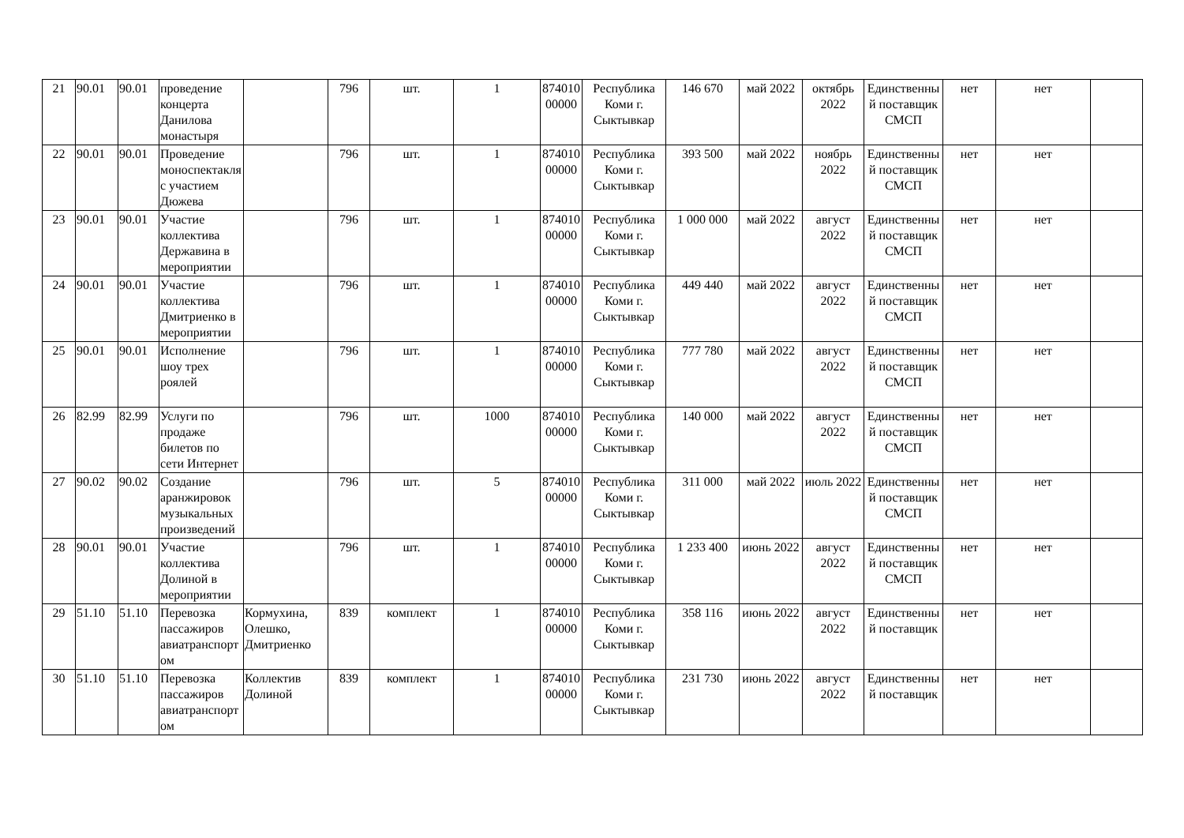| 21 | 90.01 | 90.01 | проведение концерта Данилова монастыря | | 796 | шт. | 1 | 87401000000 | Республика Коми г. Сыктывкар | 146 670 | май 2022 | октябрь 2022 | Единственный поставщик СМСП | нет | нет | |
| 22 | 90.01 | 90.01 | Проведение моноспектакля с участием Дюжева | | 796 | шт. | 1 | 87401000000 | Республика Коми г. Сыктывкар | 393 500 | май 2022 | ноябрь 2022 | Единственный поставщик СМСП | нет | нет | |
| 23 | 90.01 | 90.01 | Участие коллектива Державина в мероприятии | | 796 | шт. | 1 | 87401000000 | Республика Коми г. Сыктывкар | 1 000 000 | май 2022 | август 2022 | Единственный поставщик СМСП | нет | нет | |
| 24 | 90.01 | 90.01 | Участие коллектива Дмитриенко в мероприятии | | 796 | шт. | 1 | 87401000000 | Республика Коми г. Сыктывкар | 449 440 | май 2022 | август 2022 | Единственный поставщик СМСП | нет | нет | |
| 25 | 90.01 | 90.01 | Исполнение шоу трех роялей | | 796 | шт. | 1 | 87401000000 | Республика Коми г. Сыктывкар | 777 780 | май 2022 | август 2022 | Единственный поставщик СМСП | нет | нет | |
| 26 | 82.99 | 82.99 | Услуги по продаже билетов по сети Интернет | | 796 | шт. | 1000 | 87401000000 | Республика Коми г. Сыктывкар | 140 000 | май 2022 | август 2022 | Единственный поставщик СМСП | нет | нет | |
| 27 | 90.02 | 90.02 | Создание аранжировок музыкальных произведений | | 796 | шт. | 5 | 87401000000 | Республика Коми г. Сыктывкар | 311 000 | май 2022 | июль 2022 | Единственный поставщик СМСП | нет | нет | |
| 28 | 90.01 | 90.01 | Участие коллектива Долиной в мероприятии | | 796 | шт. | 1 | 87401000000 | Республика Коми г. Сыктывкар | 1 233 400 | июнь 2022 | август 2022 | Единственный поставщик СМСП | нет | нет | |
| 29 | 51.10 | 51.10 | Перевозка пассажиров авиатранспортом | Кормухина, Олешко, Дмитриенко | 839 | комплект | 1 | 87401000000 | Республика Коми г. Сыктывкар | 358 116 | июнь 2022 | август 2022 | Единственный поставщик | нет | нет | |
| 30 | 51.10 | 51.10 | Перевозка пассажиров авиатранспортом | Коллектив Долиной | 839 | комплект | 1 | 87401000000 | Республика Коми г. Сыктывкар | 231 730 | июнь 2022 | август 2022 | Единственный поставщик | нет | нет | |